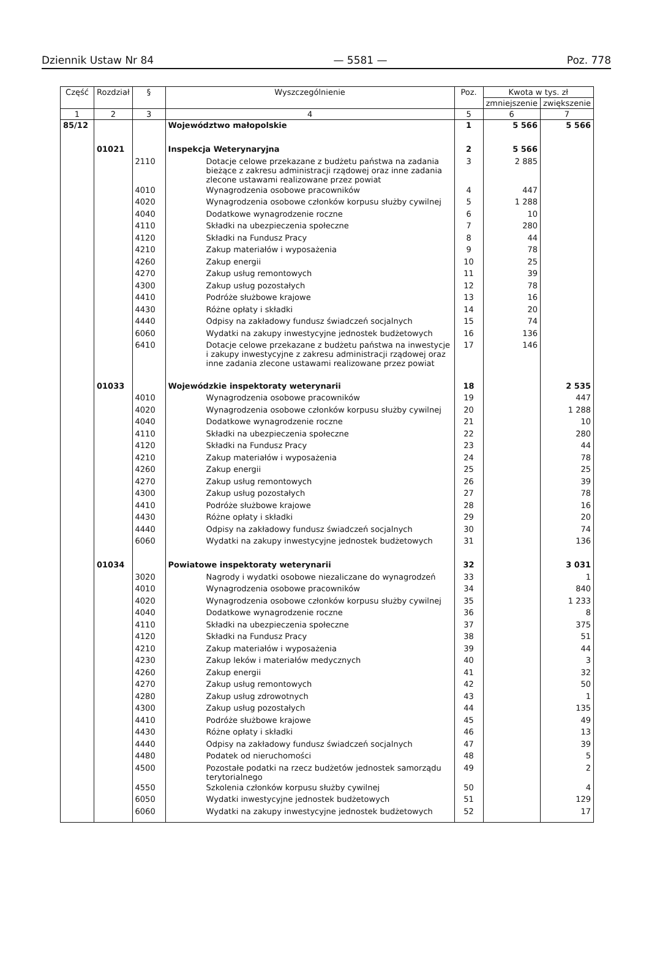Dziennik Ustaw Nr 84 — 5581 — Poz. 778
| Część | Rozdział | § | Wyszczególnienie | Poz. | Kwota w tys. zł | |
| --- | --- | --- | --- | --- | --- | --- |
| | | | | | zmniejszenie | zwiększenie |
| 1 | 2 | 3 | 4 | 5 | 6 | 7 |
| 85/12 | | | Województwo małopolskie | 1 | 5 566 | 5 566 |
| | 01021 | | Inspekcja Weterynaryjna | 2 | 5 566 | |
| | | 2110 | Dotacje celowe przekazane z budżetu państwa na zadania bieżące z zakresu administracji rządowej oraz inne zadania zlecone ustawami realizowane przez powiat | 3 | 2 885 | |
| | | 4010 | Wynagrodzenia osobowe pracowników | 4 | 447 | |
| | | 4020 | Wynagrodzenia osobowe członków korpusu służby cywilnej | 5 | 1 288 | |
| | | 4040 | Dodatkowe wynagrodzenie roczne | 6 | 10 | |
| | | 4110 | Składki na ubezpieczenia społeczne | 7 | 280 | |
| | | 4120 | Składki na Fundusz Pracy | 8 | 44 | |
| | | 4210 | Zakup materiałów i wyposażenia | 9 | 78 | |
| | | 4260 | Zakup energii | 10 | 25 | |
| | | 4270 | Zakup usług remontowych | 11 | 39 | |
| | | 4300 | Zakup usług pozostałych | 12 | 78 | |
| | | 4410 | Podróże służbowe krajowe | 13 | 16 | |
| | | 4430 | Różne opłaty i składki | 14 | 20 | |
| | | 4440 | Odpisy na zakładowy fundusz świadczeń socjalnych | 15 | 74 | |
| | | 6060 | Wydatki na zakupy inwestycyjne jednostek budżetowych | 16 | 136 | |
| | | 6410 | Dotacje celowe przekazane z budżetu państwa na inwestycje i zakupy inwestycyjne z zakresu administracji rządowej oraz inne zadania zlecone ustawami realizowane przez powiat | 17 | 146 | |
| | 01033 | | Wojewódzkie inspektoraty weterynarii | 18 | | 2 535 |
| | | 4010 | Wynagrodzenia osobowe pracowników | 19 | | 447 |
| | | 4020 | Wynagrodzenia osobowe członków korpusu służby cywilnej | 20 | | 1 288 |
| | | 4040 | Dodatkowe wynagrodzenie roczne | 21 | | 10 |
| | | 4110 | Składki na ubezpieczenia społeczne | 22 | | 280 |
| | | 4120 | Składki na Fundusz Pracy | 23 | | 44 |
| | | 4210 | Zakup materiałów i wyposażenia | 24 | | 78 |
| | | 4260 | Zakup energii | 25 | | 25 |
| | | 4270 | Zakup usług remontowych | 26 | | 39 |
| | | 4300 | Zakup usług pozostałych | 27 | | 78 |
| | | 4410 | Podróże służbowe krajowe | 28 | | 16 |
| | | 4430 | Różne opłaty i składki | 29 | | 20 |
| | | 4440 | Odpisy na zakładowy fundusz świadczeń socjalnych | 30 | | 74 |
| | | 6060 | Wydatki na zakupy inwestycyjne jednostek budżetowych | 31 | | 136 |
| | 01034 | | Powiatowe inspektoraty weterynarii | 32 | | 3 031 |
| | | 3020 | Nagrody i wydatki osobowe niezaliczane do wynagrodzeń | 33 | | 1 |
| | | 4010 | Wynagrodzenia osobowe pracowników | 34 | | 840 |
| | | 4020 | Wynagrodzenia osobowe członków korpusu służby cywilnej | 35 | | 1 233 |
| | | 4040 | Dodatkowe wynagrodzenie roczne | 36 | | 8 |
| | | 4110 | Składki na ubezpieczenia społeczne | 37 | | 375 |
| | | 4120 | Składki na Fundusz Pracy | 38 | | 51 |
| | | 4210 | Zakup materiałów i wyposażenia | 39 | | 44 |
| | | 4230 | Zakup leków i materiałów medycznych | 40 | | 3 |
| | | 4260 | Zakup energii | 41 | | 32 |
| | | 4270 | Zakup usług remontowych | 42 | | 50 |
| | | 4280 | Zakup usług zdrowotnych | 43 | | 1 |
| | | 4300 | Zakup usług pozostałych | 44 | | 135 |
| | | 4410 | Podróże służbowe krajowe | 45 | | 49 |
| | | 4430 | Różne opłaty i składki | 46 | | 13 |
| | | 4440 | Odpisy na zakładowy fundusz świadczeń socjalnych | 47 | | 39 |
| | | 4480 | Podatek od nieruchomości | 48 | | 5 |
| | | 4500 | Pozostałe podatki na rzecz budżetów jednostek samorządu terytorialnego | 49 | | 2 |
| | | 4550 | Szkolenia członków korpusu służby cywilnej | 50 | | 4 |
| | | 6050 | Wydatki inwestycyjne jednostek budżetowych | 51 | | 129 |
| | | 6060 | Wydatki na zakupy inwestycyjne jednostek budżetowych | 52 | | 17 |